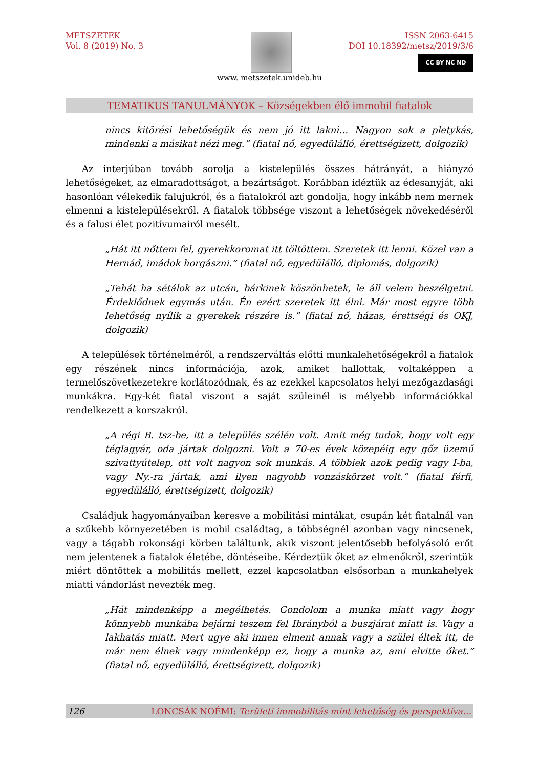METSZETEK
Vol. 8 (2019) No. 3
ISSN 2063-6415
DOI 10.18392/metsz/2019/3/6
CC BY NC ND
www. metszetek.unideb.hu
TEMATIKUS TANULMÁNYOK – Községekben élő immobil fiatalok
nincs kitörési lehetőségük és nem jó itt lakni… Nagyon sok a pletykás, mindenki a másikat nézi meg.” (fiatal nő, egyedülálló, érettségizett, dolgozik)
Az interjúban tovább sorolja a kistelepülés összes hátrányát, a hiányzó lehetőségeket, az elmaradottságot, a bezártságot. Korábban idéztük az édesanyját, aki hasonlóan vélekedik falujukról, és a fiatalokról azt gondolja, hogy inkább nem mernek elmenni a kistelepülésekről. A fiatalok többsége viszont a lehetőségek növekedéséről és a falusi élet pozitívumairól mesélt.
„Hát itt nőttem fel, gyerekkoromat itt töltöttem. Szeretek itt lenni. Közel van a Hernád, imádok horgászni.” (fiatal nő, egyedülálló, diplomás, dolgozik)
„Tehát ha sétálok az utcán, bárkinek köszönhetek, le áll velem beszélgetni. Érdeklődnek egymás után. Én ezért szeretek itt élni. Már most egyre több lehetőség nyílik a gyerekek részére is.” (fiatal nő, házas, érettségi és OKJ, dolgozik)
A települések történelméről, a rendszerváltás előtti munkalehetőségekről a fiatalok egy részének nincs információja, azok, amiket hallottak, voltaképpen a termelőszövetkezetekre korlátozódnak, és az ezekkel kapcsolatos helyi mezőgazdasági munkákra. Egy-két fiatal viszont a saját szüleinél is mélyebb információkkal rendelkezett a korszakról.
„A régi B. tsz-be, itt a település szélén volt. Amit még tudok, hogy volt egy téglagyár, oda jártak dolgozni. Volt a 70-es évek közepéig egy gőz üzemű szivattyútelep, ott volt nagyon sok munkás. A többiek azok pedig vagy I-ba, vagy Ny.-ra jártak, ami ilyen nagyobb vonzáskörzet volt.” (fiatal férfi, egyedülálló, érettségizett, dolgozik)
Családjuk hagyományaiban keresve a mobilitási mintákat, csupán két fiatalnál van a szűkebb környezetében is mobil családtag, a többségnél azonban vagy nincsenek, vagy a tágabb rokonsági körben találtunk, akik viszont jelentősebb befolyásoló erőt nem jelentenek a fiatalok életébe, döntéseibe. Kérdeztük őket az elmenőkről, szerintük miért döntöttek a mobilitás mellett, ezzel kapcsolatban elsősorban a munkahelyek miatti vándorlást nevezték meg.
„Hát mindenképp a megélhetés. Gondolom a munka miatt vagy hogy könnyebb munkába bejárni teszem fel Ibrányból a buszjárat miatt is. Vagy a lakhatás miatt. Mert ugye aki innen elment annak vagy a szülei éltek itt, de már nem élnek vagy mindenképp ez, hogy a munka az, ami elvitte őket.” (fiatal nő, egyedülálló, érettségizett, dolgozik)
126 LONCSÁK NOÉMI: Területi immobilitás mint lehetőség és perspektíva…